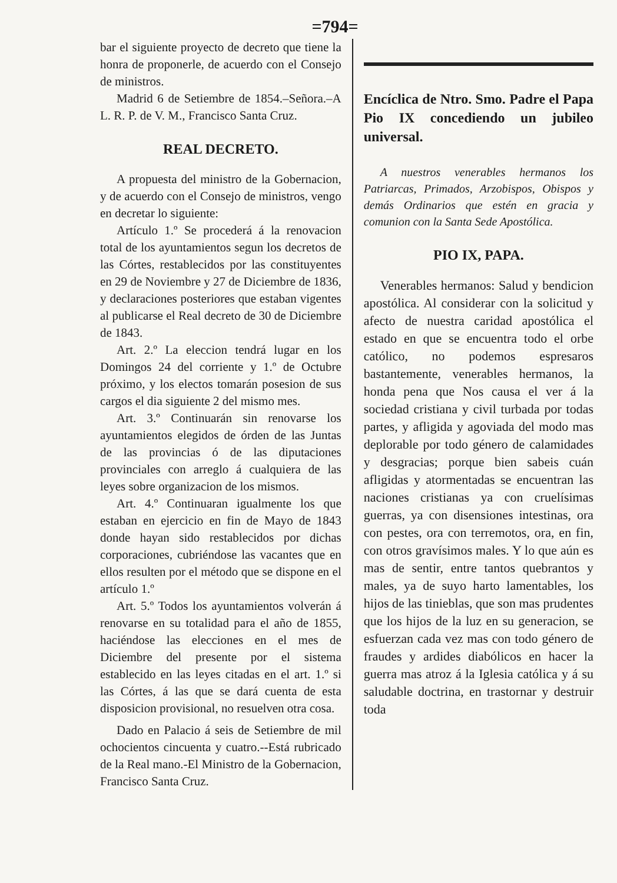=794=
bar el siguiente proyecto de decreto que tiene la honra de proponerle, de acuerdo con el Consejo de ministros.
Madrid 6 de Setiembre de 1854.–Señora.–A L. R. P. de V. M., Francisco Santa Cruz.
REAL DECRETO.
A propuesta del ministro de la Gobernacion, y de acuerdo con el Consejo de ministros, vengo en decretar lo siguiente:
Artículo 1.º Se procederá á la renovacion total de los ayuntamientos segun los decretos de las Córtes, restablecidos por las constituyentes en 29 de Noviembre y 27 de Diciembre de 1836, y declaraciones posteriores que estaban vigentes al publicarse el Real decreto de 30 de Diciembre de 1843.
Art. 2.º La eleccion tendrá lugar en los Domingos 24 del corriente y 1.º de Octubre próximo, y los electos tomarán posesion de sus cargos el dia siguiente 2 del mismo mes.
Art. 3.º Continuarán sin renovarse los ayuntamientos elegidos de órden de las Juntas de las provincias ó de las diputaciones provinciales con arreglo á cualquiera de las leyes sobre organizacion de los mismos.
Art. 4.º Continuaran igualmente los que estaban en ejercicio en fin de Mayo de 1843 donde hayan sido restablecidos por dichas corporaciones, cubriéndose las vacantes que en ellos resulten por el método que se dispone en el artículo 1.º
Art. 5.º Todos los ayuntamientos volverán á renovarse en su totalidad para el año de 1855, haciéndose las elecciones en el mes de Diciembre del presente por el sistema establecido en las leyes citadas en el art. 1.º si las Córtes, á las que se dará cuenta de esta disposicion provisional, no resuelven otra cosa.
Dado en Palacio á seis de Setiembre de mil ochocientos cincuenta y cuatro.--Está rubricado de la Real mano.-El Ministro de la Gobernacion, Francisco Santa Cruz.
Encíclica de Ntro. Smo. Padre el Papa Pio IX concediendo un jubileo universal.
A nuestros venerables hermanos los Patriarcas, Primados, Arzobispos, Obispos y demás Ordinarios que estén en gracia y comunion con la Santa Sede Apostólica.
PIO IX, PAPA.
Venerables hermanos: Salud y bendicion apostólica. Al considerar con la solicitud y afecto de nuestra caridad apostólica el estado en que se encuentra todo el orbe católico, no podemos espresaros bastantemente, venerables hermanos, la honda pena que Nos causa el ver á la sociedad cristiana y civil turbada por todas partes, y afligida y agoviada del modo mas deplorable por todo género de calamidades y desgracias; porque bien sabeis cuán afligidas y atormentadas se encuentran las naciones cristianas ya con cruelísimas guerras, ya con disensiones intestinas, ora con pestes, ora con terremotos, ora, en fin, con otros gravísimos males. Y lo que aún es mas de sentir, entre tantos quebrantos y males, ya de suyo harto lamentables, los hijos de las tinieblas, que son mas prudentes que los hijos de la luz en su generacion, se esfuerzan cada vez mas con todo género de fraudes y ardides diabólicos en hacer la guerra mas atroz á la Iglesia católica y á su saludable doctrina, en trastornar y destruir toda